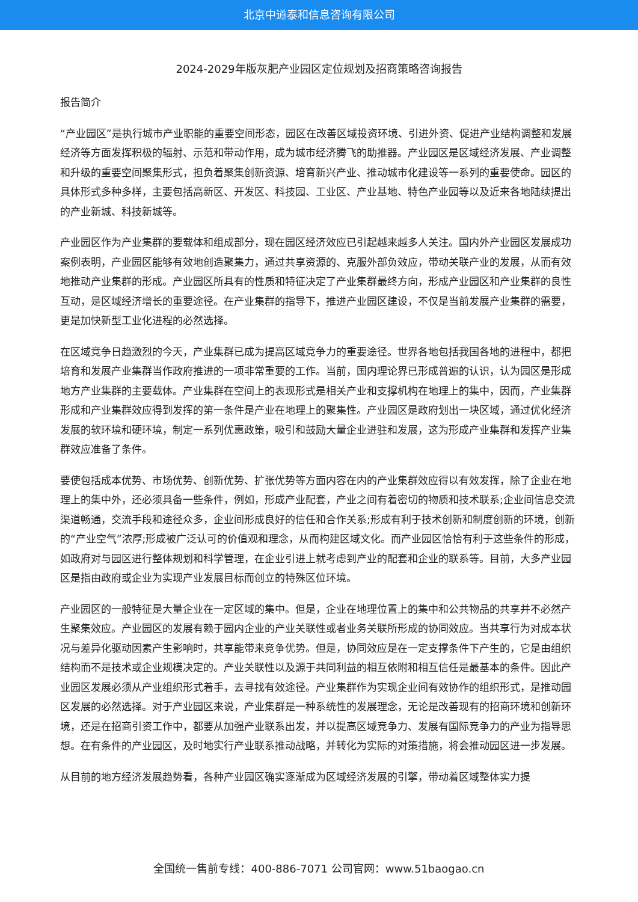北京中道泰和信息咨询有限公司
2024-2029年版灰肥产业园区定位规划及招商策略咨询报告
报告简介
“产业园区”是执行城市产业职能的重要空间形态，园区在改善区域投资环境、引进外资、促进产业结构调整和发展经济等方面发挥积极的辐射、示范和带动作用，成为城市经济腾飞的助推器。产业园区是区域经济发展、产业调整和升级的重要空间聚集形式，担负着聚集创新资源、培育新兴产业、推动城市化建设等一系列的重要使命。园区的具体形式多种多样，主要包括高新区、开发区、科技园、工业区、产业基地、特色产业园等以及近来各地陆续提出的产业新城、科技新城等。
产业园区作为产业集群的要载体和组成部分，现在园区经济效应已引起越来越多人关注。国内外产业园区发展成功案例表明，产业园区能够有效地创造聚集力，通过共享资源的、克服外部负效应，带动关联产业的发展，从而有效地推动产业集群的形成。产业园区所具有的性质和特征决定了产业集群最终方向，形成产业园区和产业集群的良性互动，是区域经济增长的重要途径。在产业集群的指导下，推进产业园区建设，不仅是当前发展产业集群的需要，更是加快新型工业化进程的必然选择。
在区域竞争日趋激烈的今天，产业集群已成为提高区域竞争力的重要途径。世界各地包括我国各地的进程中，都把培育和发展产业集群当作政府推进的一项非常重要的工作。当前，国内理论界已形成普遍的认识，认为园区是形成地方产业集群的主要载体。产业集群在空间上的表现形式是相关产业和支撑机构在地理上的集中，因而，产业集群形成和产业集群效应得到发挥的第一条件是产业在地理上的聚集性。产业园区是政府划出一块区域，通过优化经济发展的软环境和硬环境，制定一系列优惠政策，吸引和鼓励大量企业进驻和发展，这为形成产业集群和发挥产业集群效应准备了条件。
要使包括成本优势、市场优势、创新优势、扩张优势等方面内容在内的产业集群效应得以有效发挥，除了企业在地理上的集中外，还必须具备一些条件，例如，形成产业配套，产业之间有着密切的物质和技术联系;企业间信息交流渠道畅通，交流手段和途径众多，企业间形成良好的信任和合作关系;形成有利于技术创新和制度创新的环境，创新的“产业空气”浓厚;形成被广泛认可的价值观和理念，从而构建区域文化。而产业园区恰恰有利于这些条件的形成，如政府对与园区进行整体规划和科学管理，在企业引进上就考虑到产业的配套和企业的联系等。目前，大多产业园区是指由政府或企业为实现产业发展目标而创立的特殊区位环境。
产业园区的一般特征是大量企业在一定区域的集中。但是，企业在地理位置上的集中和公共物品的共享并不必然产生聚集效应。产业园区的发展有赖于园内企业的产业关联性或者业务关联所形成的协同效应。当共享行为对成本状况与差异化驱动因素产生影响时，共享能带来竞争优势。但是，协同效应是在一定支撑条件下产生的，它是由组织结构而不是技术或企业规模决定的。产业关联性以及源于共同利益的相互依附和相互信任是最基本的条件。因此产业园区发展必须从产业组织形式着手，去寻找有效途径。产业集群作为实现企业间有效协作的组织形式，是推动园区发展的必然选择。对于产业园区来说，产业集群是一种系统性的发展理念，无论是改善现有的招商环境和创新环境，还是在招商引资工作中，都要从加强产业联系出发，并以提高区域竞争力、发展有国际竞争力的产业为指导思想。在有条件的产业园区，及时地实行产业联系推动战略，并转化为实际的对策措施，将会推动园区进一步发展。
从目前的地方经济发展趋势看，各种产业园区确实逐渐成为区域经济发展的引擎，带动着区域整体实力提
全国统一售前专线：400-886-7071 公司官网：www.51baogao.cn